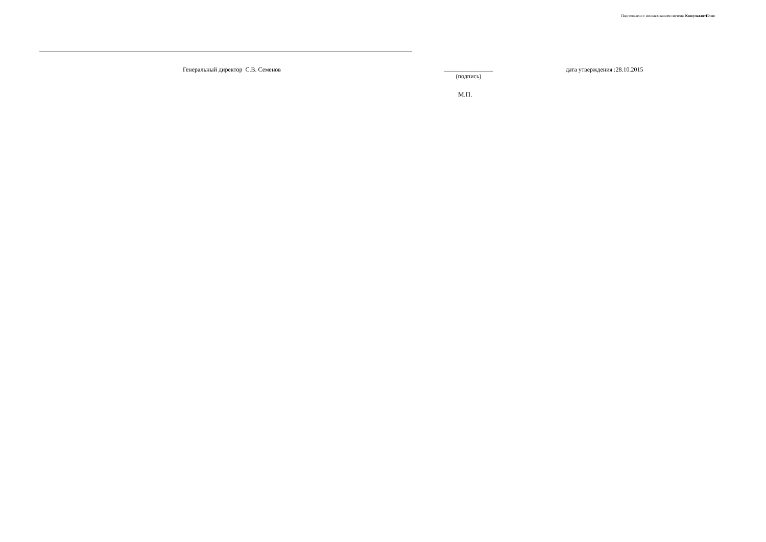Подготовлено с использованием системы КонсультантПлюс
Генеральный директор С.В. Семенов ________________
(подпись)
дата утверждения :28.10.2015
М.П.